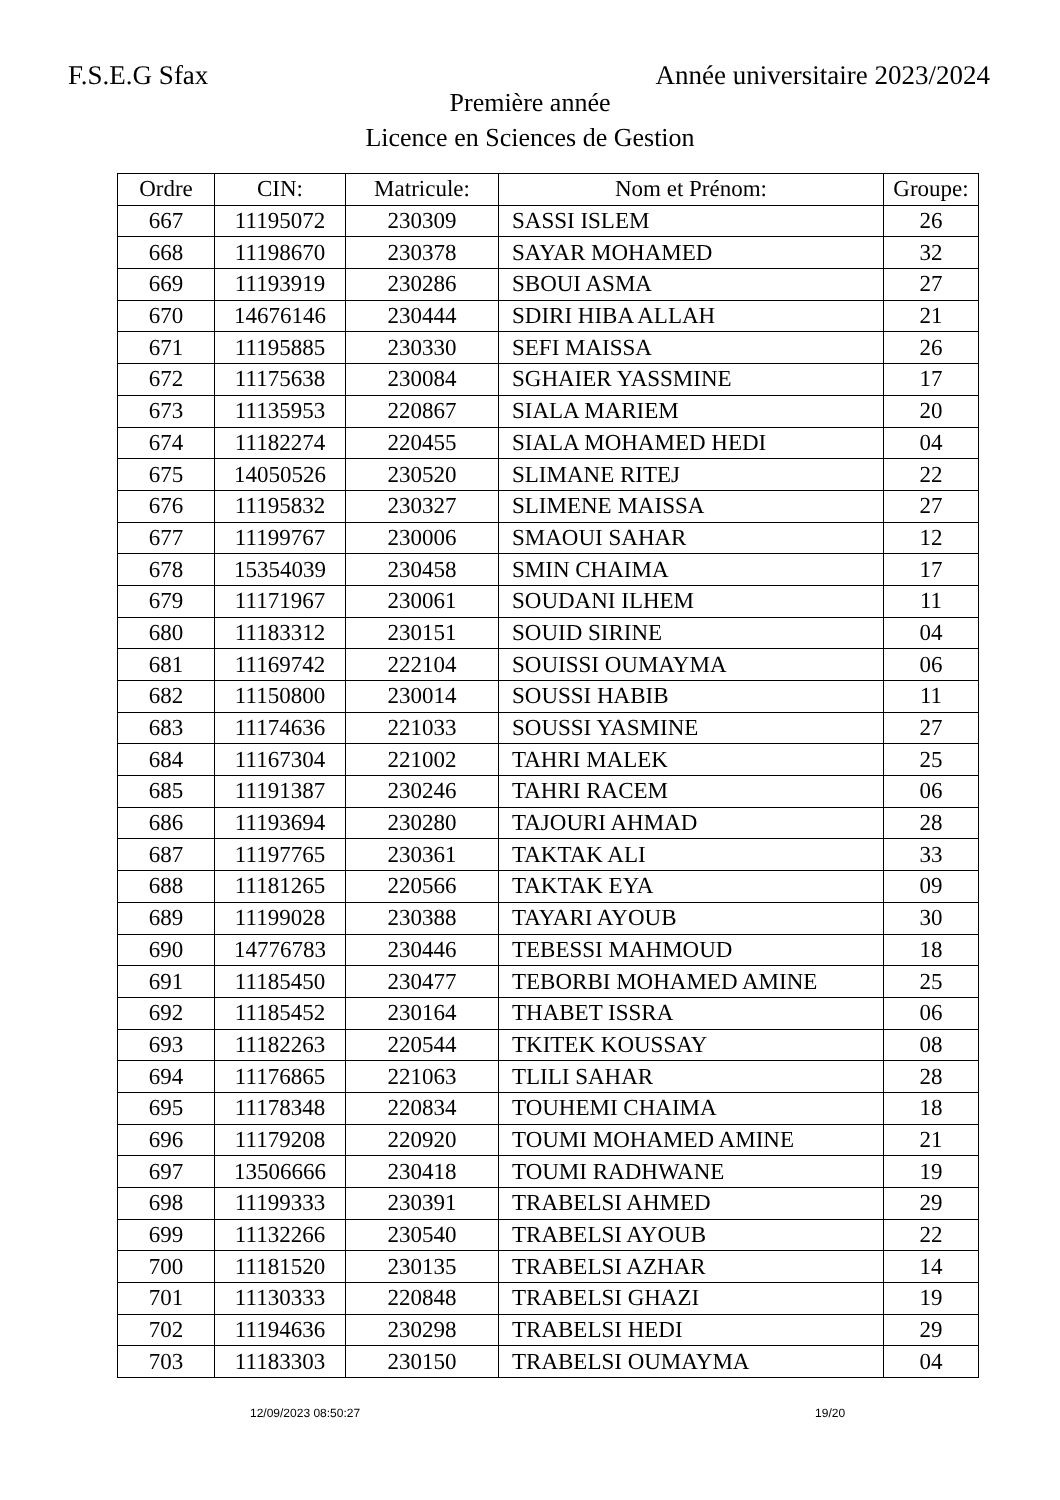F.S.E.G Sfax Année universitaire 2023/2024
Première année
Licence en Sciences de Gestion
| Ordre | CIN: | Matricule: | Nom et Prénom: | Groupe: |
| --- | --- | --- | --- | --- |
| 667 | 11195072 | 230309 | SASSI ISLEM | 26 |
| 668 | 11198670 | 230378 | SAYAR MOHAMED | 32 |
| 669 | 11193919 | 230286 | SBOUI ASMA | 27 |
| 670 | 14676146 | 230444 | SDIRI HIBA ALLAH | 21 |
| 671 | 11195885 | 230330 | SEFI MAISSA | 26 |
| 672 | 11175638 | 230084 | SGHAIER YASSMINE | 17 |
| 673 | 11135953 | 220867 | SIALA MARIEM | 20 |
| 674 | 11182274 | 220455 | SIALA MOHAMED HEDI | 04 |
| 675 | 14050526 | 230520 | SLIMANE RITEJ | 22 |
| 676 | 11195832 | 230327 | SLIMENE MAISSA | 27 |
| 677 | 11199767 | 230006 | SMAOUI SAHAR | 12 |
| 678 | 15354039 | 230458 | SMIN CHAIMA | 17 |
| 679 | 11171967 | 230061 | SOUDANI ILHEM | 11 |
| 680 | 11183312 | 230151 | SOUID SIRINE | 04 |
| 681 | 11169742 | 222104 | SOUISSI OUMAYMA | 06 |
| 682 | 11150800 | 230014 | SOUSSI HABIB | 11 |
| 683 | 11174636 | 221033 | SOUSSI YASMINE | 27 |
| 684 | 11167304 | 221002 | TAHRI MALEK | 25 |
| 685 | 11191387 | 230246 | TAHRI RACEM | 06 |
| 686 | 11193694 | 230280 | TAJOURI AHMAD | 28 |
| 687 | 11197765 | 230361 | TAKTAK ALI | 33 |
| 688 | 11181265 | 220566 | TAKTAK EYA | 09 |
| 689 | 11199028 | 230388 | TAYARI AYOUB | 30 |
| 690 | 14776783 | 230446 | TEBESSI MAHMOUD | 18 |
| 691 | 11185450 | 230477 | TEBORBI MOHAMED AMINE | 25 |
| 692 | 11185452 | 230164 | THABET ISSRA | 06 |
| 693 | 11182263 | 220544 | TKITEK KOUSSAY | 08 |
| 694 | 11176865 | 221063 | TLILI SAHAR | 28 |
| 695 | 11178348 | 220834 | TOUHEMI CHAIMA | 18 |
| 696 | 11179208 | 220920 | TOUMI MOHAMED AMINE | 21 |
| 697 | 13506666 | 230418 | TOUMI RADHWANE | 19 |
| 698 | 11199333 | 230391 | TRABELSI AHMED | 29 |
| 699 | 11132266 | 230540 | TRABELSI AYOUB | 22 |
| 700 | 11181520 | 230135 | TRABELSI AZHAR | 14 |
| 701 | 11130333 | 220848 | TRABELSI GHAZI | 19 |
| 702 | 11194636 | 230298 | TRABELSI HEDI | 29 |
| 703 | 11183303 | 230150 | TRABELSI OUMAYMA | 04 |
12/09/2023 08:50:27 19/20